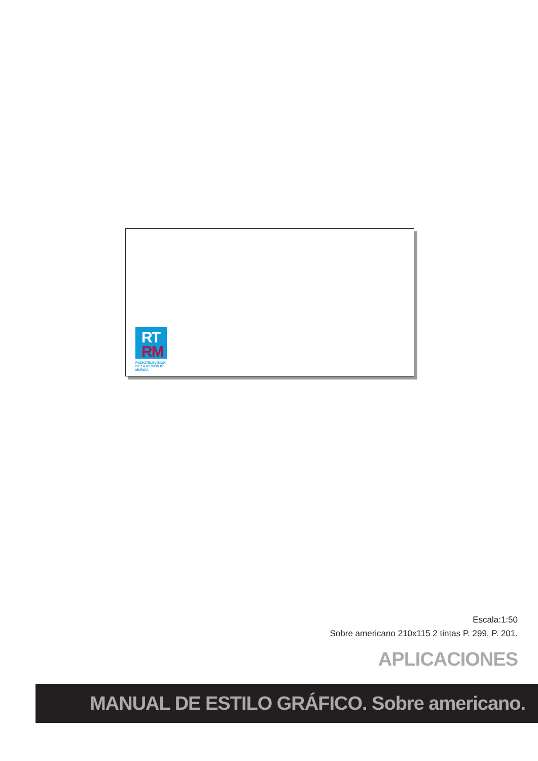RT
RM
RADIOTELEVISIÓN
DE LA REGIÓN DE MURCIA
Escala:1:50
Sobre americano 210x115 2 tintas P. 299, P. 201.
APLICACIONES
MANUAL DE ESTILO GRÁFICO. Sobre americano.